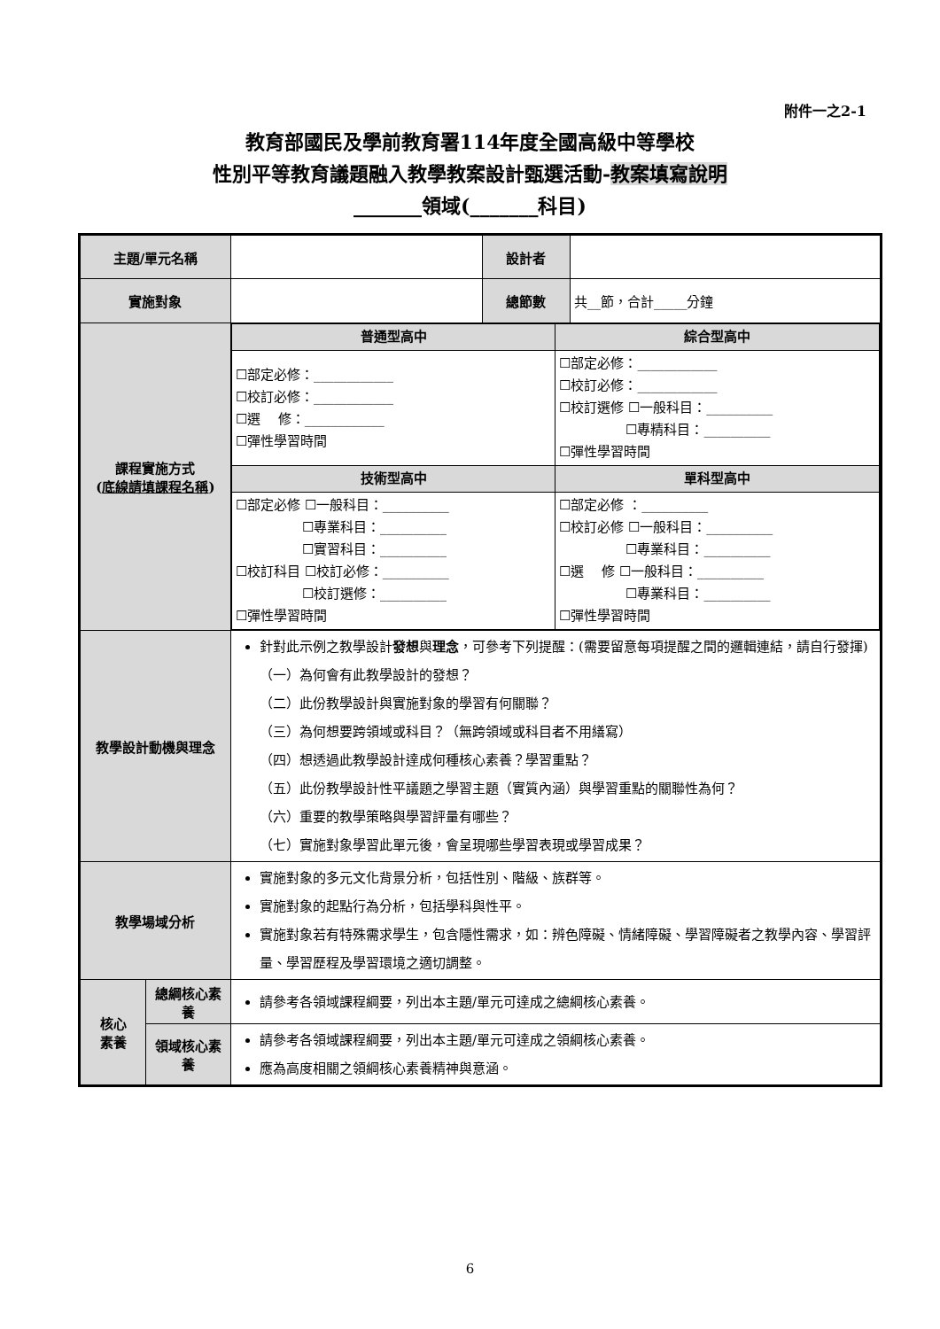附件一之2-1
教育部國民及學前教育署114年度全國高級中等學校
性別平等教育議題融入教學教案設計甄選活動-教案填寫說明
_______領域(_______科目)
| 主題/單元名稱 | | | 設計者 | |
| 實施對象 | | | 總節數 | 共__節，合計_____分鐘 |
| 課程實施方式 ( 底線請填課程名稱 ) | | / 普通型高中 / 綜合型高中 / / ☐部定必修：____________ ☐校訂必修：____________ ☐選 修：____________ ☐彈性學習時間 / ☐部定必修：____________ ☐校訂必修：____________ ☐校訂選修 ☐一般科目：__________ ☐專精科目：__________ ☐彈性學習時間 / / 技術型高中 / 單科型高中 / / ☐部定必修 ☐一般科目：__________ ☐專業科目：__________ ☐實習科目：__________ ☐校訂科目 ☐校訂必修：__________ ☐校訂選修：__________ ☐彈性學習時間 / ☐部定必修 ：__________ ☐校訂必修 ☐一般科目：__________ ☐專業科目：__________ ☐選 修 ☐一般科目：__________ ☐專業科目：__________ ☐彈性學習時間 / | | |
| 教學設計動機與理念 | | 針對此示例之教學設計 發想 與 理念 ，可參考下列提醒：(需要留意每項提醒之間的邏輯連結，請自行發揮) （一）為何會有此教學設計的發想？ （二）此份教學設計與實施對象的學習有何關聯？ （三）為何想要跨領域或科目？（無跨領域或科目者不用繕寫） （四）想透過此教學設計達成何種核心素養？學習重點？ （五）此份教學設計性平議題之學習主題（實質內涵）與學習重點的關聯性為何？ （六）重要的教學策略與學習評量有哪些？ （七）實施對象學習此單元後，會呈現哪些學習表現或學習成果？ | | |
| 教學場域分析 | | 實施對象的多元文化背景分析，包括性別、階級、族群等。 實施對象的起點行為分析，包括學科與性平。 實施對象若有特殊需求學生，包含隱性需求，如：辨色障礙、情緒障礙、學習障礙者之教學內容、學習評量、學習歷程及學習環境之適切調整。 | | |
| 核心 素養 | 總綱核心素養 | 請參考各領域課程綱要，列出本主題/單元可達成之總綱核心素養。 | | |
| | 領域核心素養 | 請參考各領域課程綱要，列出本主題/單元可達成之領綱核心素養。 應為高度相關之領綱核心素養精神與意涵。 | | |
6